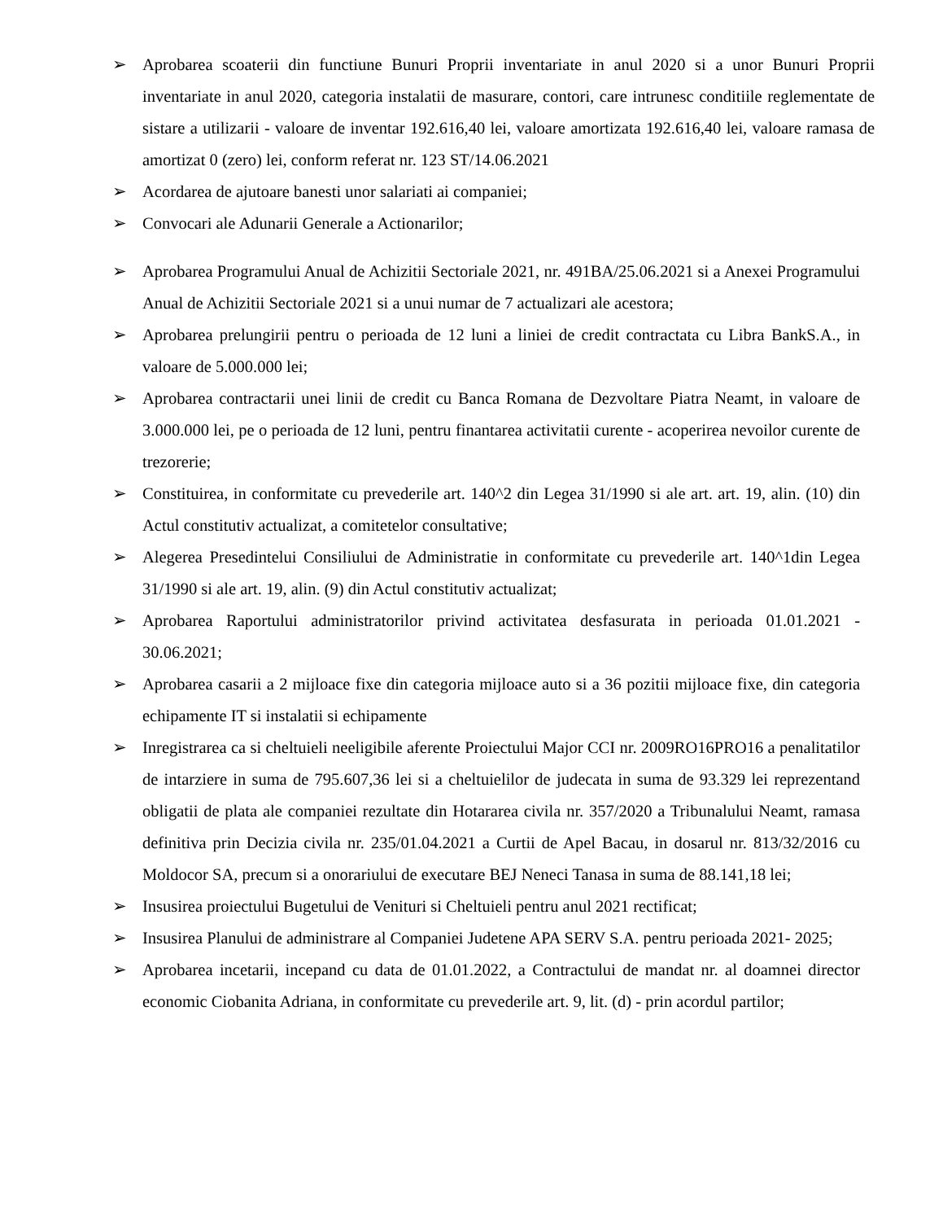➢ Aprobarea scoaterii din functiune Bunuri Proprii inventariate in anul 2020 si a unor Bunuri Proprii inventariate in anul 2020, categoria instalatii de masurare, contori, care intrunesc conditiile reglementate de sistare a utilizarii - valoare de inventar 192.616,40 lei, valoare amortizata 192.616,40 lei, valoare ramasa de amortizat 0 (zero) lei, conform referat nr. 123 ST/14.06.2021
➢ Acordarea de ajutoare banesti unor salariati ai companiei;
➢ Convocari ale Adunarii Generale a Actionarilor;
➢ Aprobarea Programului Anual de Achizitii Sectoriale 2021, nr. 491BA/25.06.2021 si a Anexei Programului Anual de Achizitii Sectoriale 2021 si a unui numar de 7 actualizari ale acestora;
➢ Aprobarea prelungirii pentru o perioada de 12 luni a liniei de credit contractata cu Libra BankS.A., in valoare de 5.000.000 lei;
➢ Aprobarea contractarii unei linii de credit cu Banca Romana de Dezvoltare Piatra Neamt, in valoare de 3.000.000 lei, pe o perioada de 12 luni, pentru finantarea activitatii curente - acoperirea nevoilor curente de trezorerie;
➢ Constituirea, in conformitate cu prevederile art. 140^2 din Legea 31/1990 si ale art. art. 19, alin. (10) din Actul constitutiv actualizat, a comitetelor consultative;
➢ Alegerea Presedintelui Consiliului de Administratie in conformitate cu prevederile art. 140^1din Legea 31/1990 si ale art. 19, alin. (9) din Actul constitutiv actualizat;
➢ Aprobarea Raportului administratorilor privind activitatea desfasurata in perioada 01.01.2021 - 30.06.2021;
➢ Aprobarea casarii a 2 mijloace fixe din categoria mijloace auto si a 36 pozitii mijloace fixe, din categoria echipamente IT si instalatii si echipamente
➢ Inregistrarea ca si cheltuieli neeligibile aferente Proiectului Major CCI nr. 2009RO16PRO16 a penalitatilor de intarziere in suma de 795.607,36 lei si a cheltuielilor de judecata in suma de 93.329 lei reprezentand obligatii de plata ale companiei rezultate din Hotararea civila nr. 357/2020 a Tribunalului Neamt, ramasa definitiva prin Decizia civila nr. 235/01.04.2021 a Curtii de Apel Bacau, in dosarul nr. 813/32/2016 cu Moldocor SA, precum si a onorariului de executare BEJ Neneci Tanasa in suma de 88.141,18 lei;
➢ Insusirea proiectului Bugetului de Venituri si Cheltuieli pentru anul 2021 rectificat;
➢ Insusirea Planului de administrare al Companiei Judetene APA SERV S.A. pentru perioada 2021- 2025;
➢ Aprobarea incetarii, incepand cu data de 01.01.2022, a Contractului de mandat nr. al doamnei director economic Ciobanita Adriana, in conformitate cu prevederile art. 9, lit. (d) - prin acordul partilor;